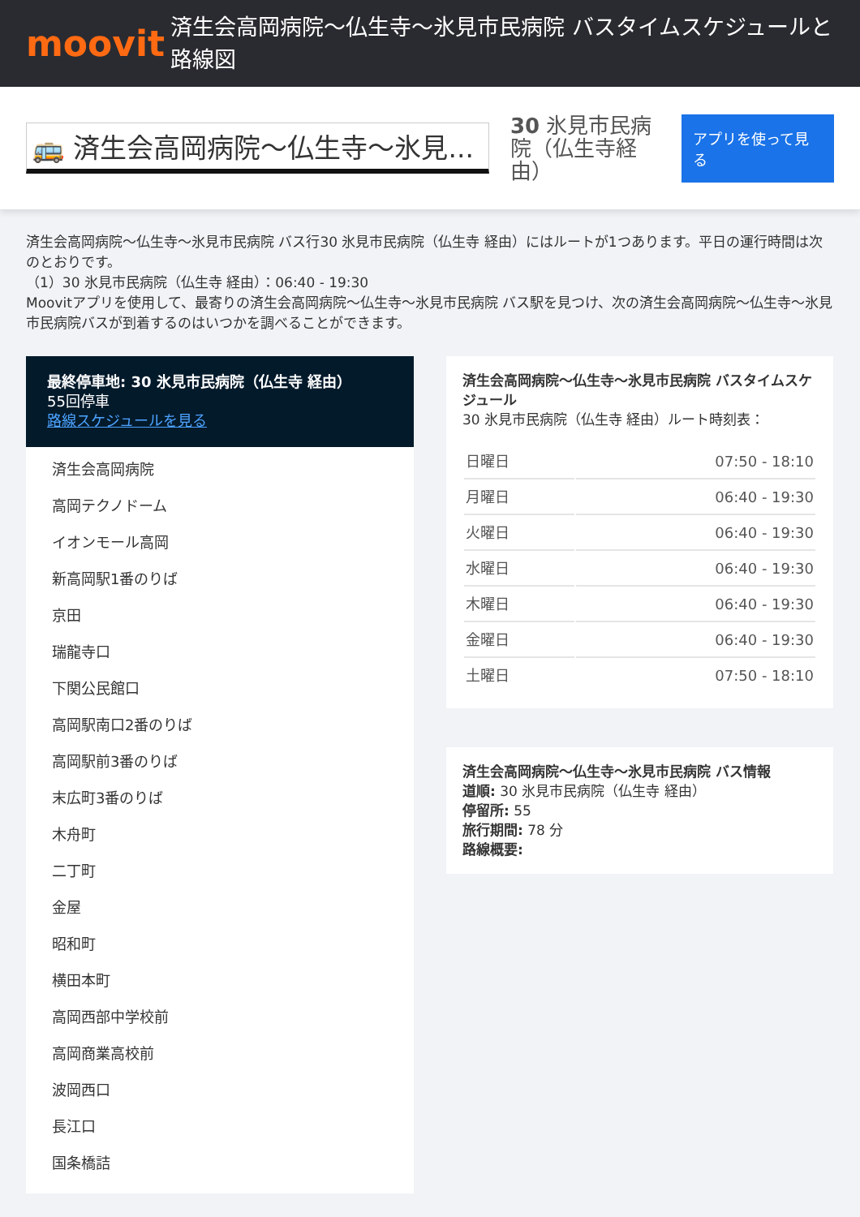moovit
済生会高岡病院～仏生寺～氷見市民病院 バスタイムスケジュールと路線図
🚌 済生会高岡病院～仏生寺～氷見...
30 氷見市民病院（仏生寺経由）
アプリを使って見る
済生会高岡病院～仏生寺～氷見市民病院 バス行30 氷見市民病院（仏生寺 経由）にはルートが1つあります。平日の運行時間は次のとおりです。
（1）30 氷見市民病院（仏生寺 経由）：06:40 - 19:30
Moovitアプリを使用して、最寄りの済生会高岡病院～仏生寺～氷見市民病院 バス駅を見つけ、次の済生会高岡病院～仏生寺～氷見市民病院バスが到着するのはいつかを調べることができます。
最終停車地: 30 氷見市民病院（仏生寺 経由）
55回停車
路線スケジュールを見る
済生会高岡病院
高岡テクノドーム
イオンモール高岡
新高岡駅1番のりば
京田
瑞龍寺口
下関公民館口
高岡駅南口2番のりば
高岡駅前3番のりば
末広町3番のりば
木舟町
二丁町
金屋
昭和町
横田本町
高岡西部中学校前
高岡商業高校前
波岡西口
長江口
国条橋詰
済生会高岡病院～仏生寺～氷見市民病院 バスタイムスケジュール
30 氷見市民病院（仏生寺 経由）ルート時刻表：
| 日曜日 | 07:50 - 18:10 |
| 月曜日 | 06:40 - 19:30 |
| 火曜日 | 06:40 - 19:30 |
| 水曜日 | 06:40 - 19:30 |
| 木曜日 | 06:40 - 19:30 |
| 金曜日 | 06:40 - 19:30 |
| 土曜日 | 07:50 - 18:10 |
済生会高岡病院～仏生寺～氷見市民病院 バス情報
道順: 30 氷見市民病院（仏生寺 経由）
停留所: 55
旅行期間: 78 分
路線概要: